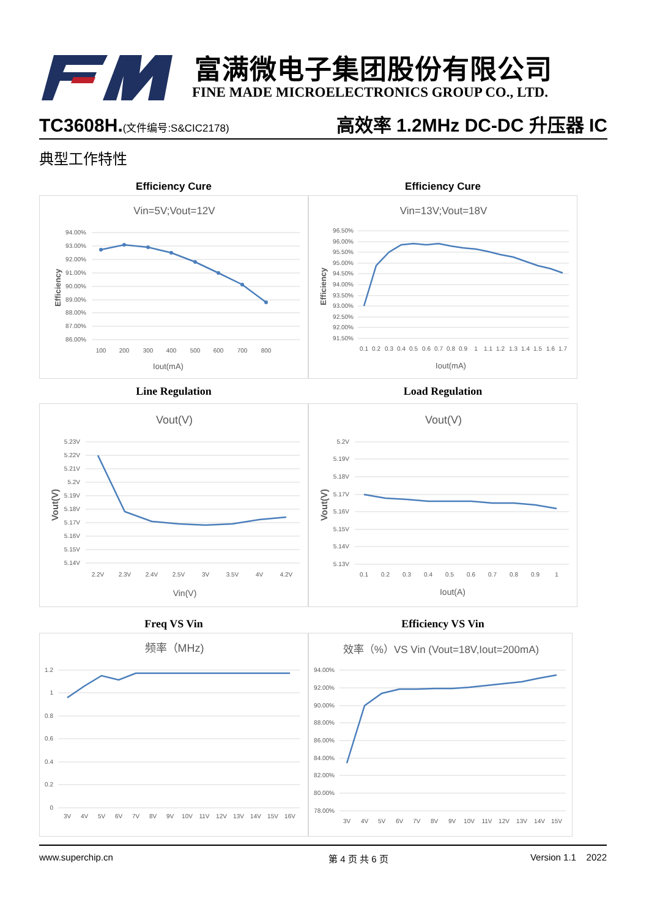富满微电子集团股份有限公司
FINE MADE MICROELECTRONICS GROUP CO., LTD.
TC3608H.(文件编号:S&CIC2178) 高效率 1.2MHz DC-DC 升压器 IC
典型工作特性
Efficiency Cure
Vin=5V;Vout=12V
94.00%
93.00%
92.00%
91.00%
90.00%
89.00%
88.00%
87.00%
86.00%
100
200
300
400
500
600
700
800
Iout(mA)
Efficiency
Efficiency Cure
Vin=13V;Vout=18V
96.50%
96.00%
95.50%
95.00%
94.50%
94.00%
93.50%
93.00%
92.50%
92.00%
91.50%
0.1
0.2
0.3
0.4
0.5
0.6
0.7
0.8
0.9
1
1.1
1.2
1.3
1.4
1.5
1.6
1.7
Iout(mA)
Efficiency
Line Regulation
Vout(V)
5.23V
5.22V
5.21V
5.2V
5.19V
5.18V
5.17V
5.16V
5.15V
5.14V
2.2V
2.3V
2.4V
2.5V
3V
3.5V
4V
4.2V
Vin(V)
Vout(V)
Load Regulation
Vout(V)
5.2V
5.19V
5.18V
5.17V
5.16V
5.15V
5.14V
5.13V
0.1
0.2
0.3
0.4
0.5
0.6
0.7
0.8
0.9
1
Iout(A)
Vout(V)
Freq VS Vin
频率（MHz)
1.2
1
0.8
0.6
0.4
0.2
0
3V
4V
5V
6V
7V
8V
9V
10V
11V
12V
13V
14V
15V
16V
Efficiency VS Vin
效率（%）VS Vin (Vout=18V,Iout=200mA)
94.00%
92.00%
90.00%
88.00%
86.00%
84.00%
82.00%
80.00%
78.00%
3V
4V
5V
6V
7V
8V
9V
10V
11V
12V
13V
14V
15V
www.superchip.cn 第 4 页 共 6 页 Version 1.1 2022